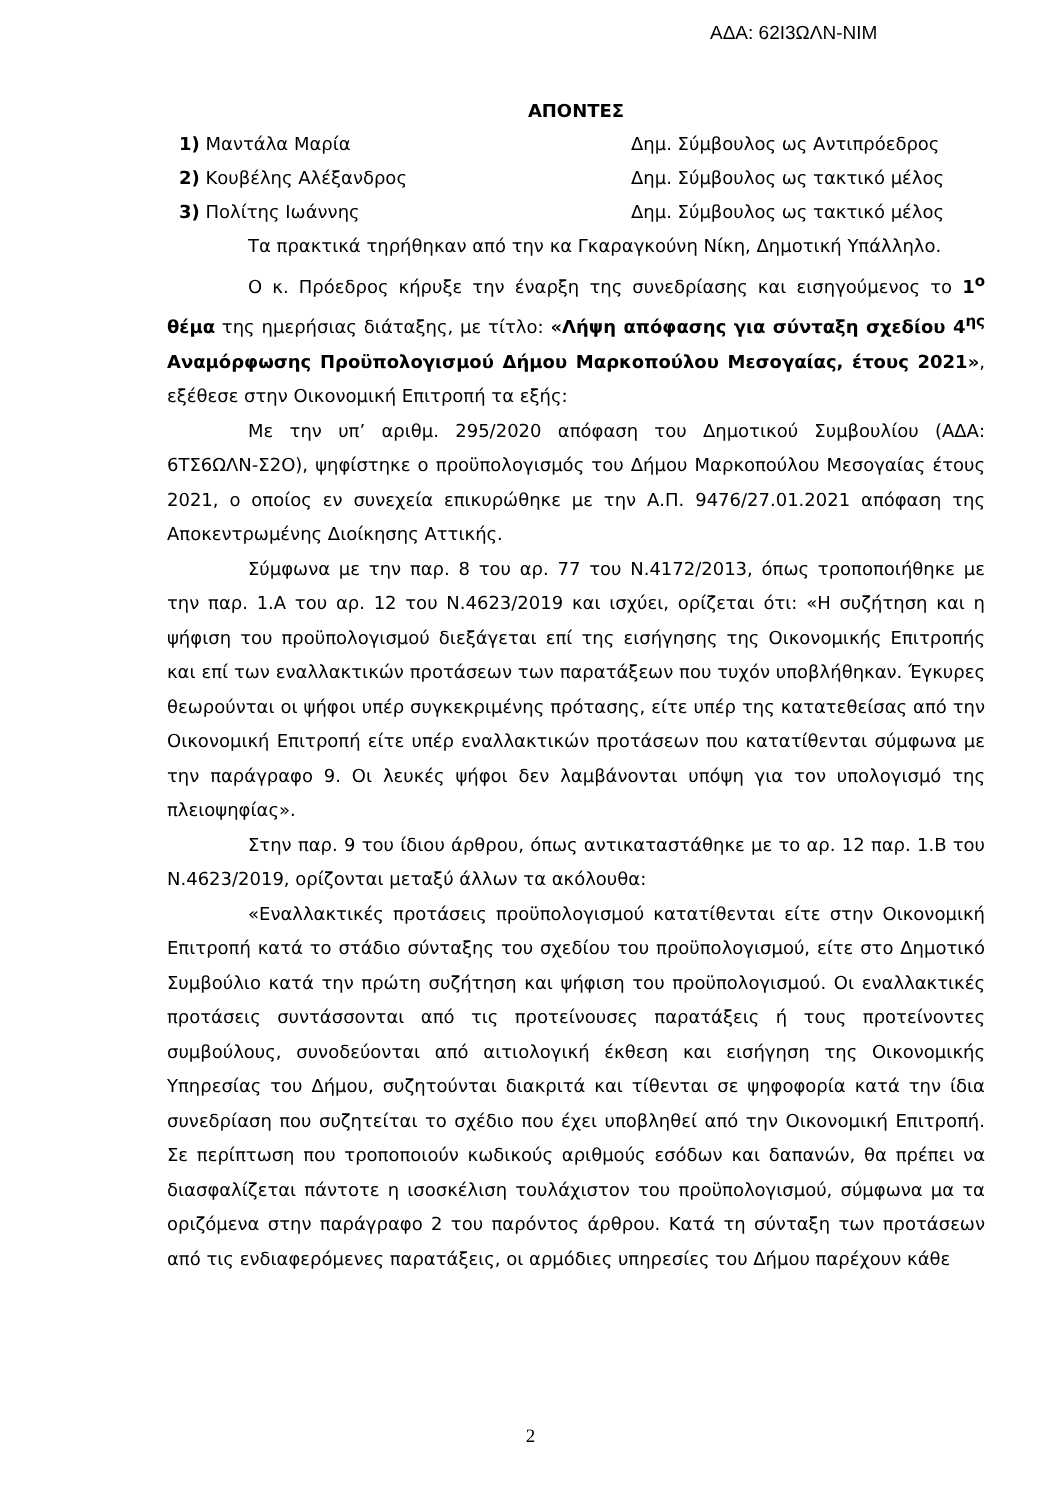ΑΔΑ: 62Ι3ΩΛΝ-ΝΙΜ
ΑΠΟΝΤΕΣ
1) Μαντάλα Μαρία Δημ. Σύμβουλος ως Αντιπρόεδρος
2) Κουβέλης Αλέξανδρος Δημ. Σύμβουλος ως τακτικό μέλος
3) Πολίτης Ιωάννης Δημ. Σύμβουλος ως τακτικό μέλος
Τα πρακτικά τηρήθηκαν από την κα Γκαραγκούνη Νίκη, Δημοτική Υπάλληλο.
Ο κ. Πρόεδρος κήρυξε την έναρξη της συνεδρίασης και εισηγούμενος το 1<sup>ο</sup> θέμα της ημερήσιας διάταξης, με τίτλο: «Λήψη απόφασης για σύνταξη σχεδίου 4<sup>ης</sup> Αναμόρφωσης Προϋπολογισμού Δήμου Μαρκοπούλου Μεσογαίας, έτους 2021», εξέθεσε στην Οικονομική Επιτροπή τα εξής:
Με την υπ’ αριθμ. 295/2020 απόφαση του Δημοτικού Συμβουλίου (ΑΔΑ: 6ΤΣ6ΩΛΝ-Σ2Ο), ψηφίστηκε ο προϋπολογισμός του Δήμου Μαρκοπούλου Μεσογαίας έτους 2021, ο οποίος εν συνεχεία επικυρώθηκε με την Α.Π. 9476/27.01.2021 απόφαση της Αποκεντρωμένης Διοίκησης Αττικής.
Σύμφωνα με την παρ. 8 του αρ. 77 του Ν.4172/2013, όπως τροποποιήθηκε με την παρ. 1.Α του αρ. 12 του Ν.4623/2019 και ισχύει, ορίζεται ότι: «Η συζήτηση και η ψήφιση του προϋπολογισμού διεξάγεται επί της εισήγησης της Οικονομικής Επιτροπής και επί των εναλλακτικών προτάσεων των παρατάξεων που τυχόν υποβλήθηκαν. Έγκυρες θεωρούνται οι ψήφοι υπέρ συγκεκριμένης πρότασης, είτε υπέρ της κατατεθείσας από την Οικονομική Επιτροπή είτε υπέρ εναλλακτικών προτάσεων που κατατίθενται σύμφωνα με την παράγραφο 9. Οι λευκές ψήφοι δεν λαμβάνονται υπόψη για τον υπολογισμό της πλειοψηφίας».
Στην παρ. 9 του ίδιου άρθρου, όπως αντικαταστάθηκε με το αρ. 12 παρ. 1.Β του Ν.4623/2019, ορίζονται μεταξύ άλλων τα ακόλουθα:
«Εναλλακτικές προτάσεις προϋπολογισμού κατατίθενται είτε στην Οικονομική Επιτροπή κατά το στάδιο σύνταξης του σχεδίου του προϋπολογισμού, είτε στο Δημοτικό Συμβούλιο κατά την πρώτη συζήτηση και ψήφιση του προϋπολογισμού. Οι εναλλακτικές προτάσεις συντάσσονται από τις προτείνουσες παρατάξεις ή τους προτείνοντες συμβούλους, συνοδεύονται από αιτιολογική έκθεση και εισήγηση της Οικονομικής Υπηρεσίας του Δήμου, συζητούνται διακριτά και τίθενται σε ψηφοφορία κατά την ίδια συνεδρίαση που συζητείται το σχέδιο που έχει υποβληθεί από την Οικονομική Επιτροπή. Σε περίπτωση που τροποποιούν κωδικούς αριθμούς εσόδων και δαπανών, θα πρέπει να διασφαλίζεται πάντοτε η ισοσκέλιση τουλάχιστον του προϋπολογισμού, σύμφωνα μα τα οριζόμενα στην παράγραφο 2 του παρόντος άρθρου. Κατά τη σύνταξη των προτάσεων από τις ενδιαφερόμενες παρατάξεις, οι αρμόδιες υπηρεσίες του Δήμου παρέχουν κάθε
2